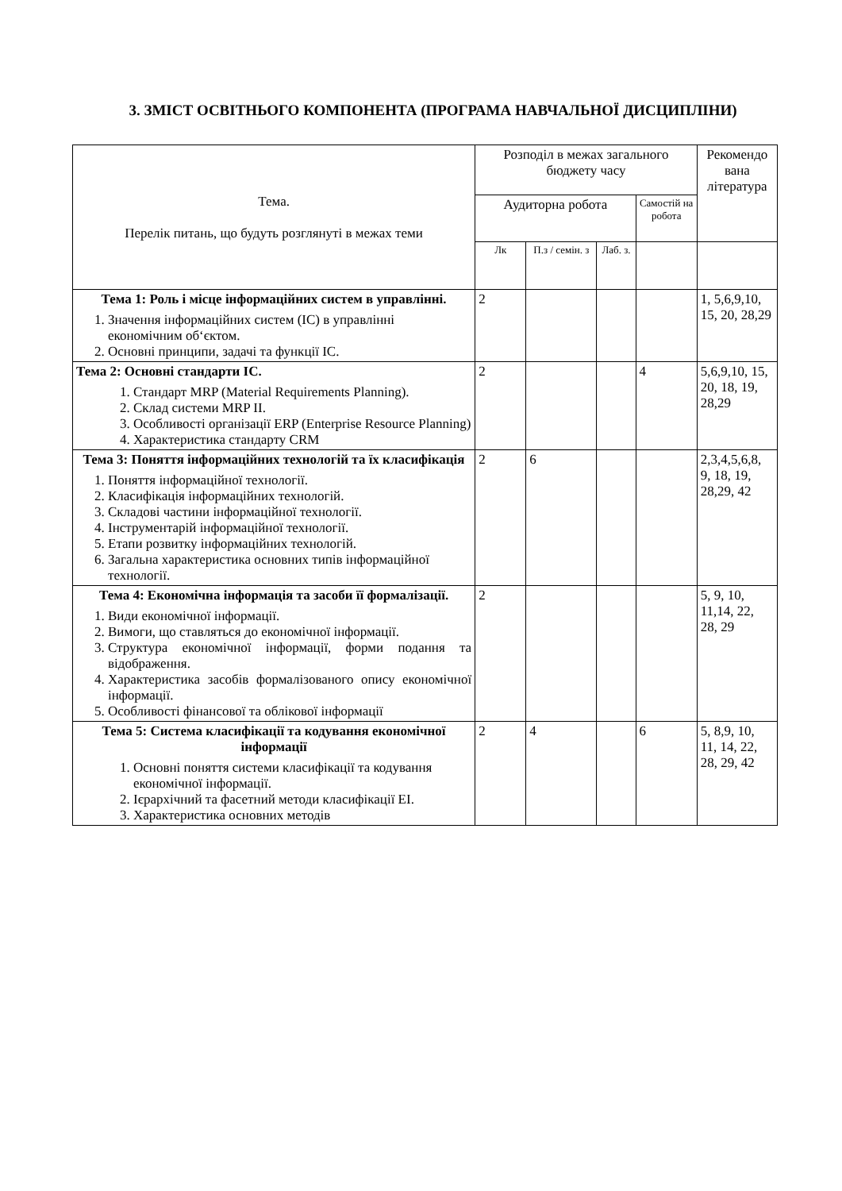3. ЗМІСТ ОСВІТНЬОГО КОМПОНЕНТА (ПРОГРАМА НАВЧАЛЬНОЇ ДИСЦИПЛІНИ)
| Тема. Перелік питань, що будуть розглянуті в межах теми | Розподіл в межах загального бюджету часу | | | | Рекомендо вана література |
| --- | --- | --- | --- | --- | --- |
| | Аудиторна робота | | | Самостій на робота | |
| | Лк | П.з / семін. з | Лаб. з. | | |
| Тема 1: Роль і місце інформаційних систем в управлінні. 1. Значення інформаційних систем (ІС) в управлінні економічним об‘єктом. 2. Основні принципи, задачі та функції ІС. | 2 | | | | 1, 5,6,9,10, 15, 20, 28,29 |
| Тема 2: Основні стандарти ІС. 1. Стандарт MRP (Material Requirements Planning). 2. Склад системи MRP II. 3. Особливості організації ERP (Enterprise Resource Planning) 4. Характеристика стандарту CRM | 2 | | | 4 | 5,6,9,10, 15, 20, 18, 19, 28,29 |
| Тема 3: Поняття інформаційних технологій та їх класифікація 1. Поняття інформаційної технології. 2. Класифікація інформаційних технологій. 3. Складові частини інформаційної технології. 4. Інструментарій інформаційної технології. 5. Етапи розвитку інформаційних технологій. 6. Загальна характеристика основних типів інформаційної технології. | 2 | 6 | | | 2,3,4,5,6,8, 9, 18, 19, 28,29, 42 |
| Тема 4: Економічна інформація та засоби її формалізації. 1. Види економічної інформації. 2. Вимоги, що ставляться до економічної інформації. 3. Структура економічної інформації, форми подання та відображення. 4. Характеристика засобів формалізованого опису економічної інформації. 5. Особливості фінансової та облікової інформації | 2 | | | | 5, 9, 10, 11,14, 22, 28, 29 |
| Тема 5: Система класифікації та кодування економічної інформації 1. Основні поняття системи класифікації та кодування економічної інформації. 2. Ієрархічний та фасетний методи класифікації ЕІ. 3. Характеристика основних методів | 2 | 4 | | 6 | 5, 8,9, 10, 11, 14, 22, 28, 29, 42 |